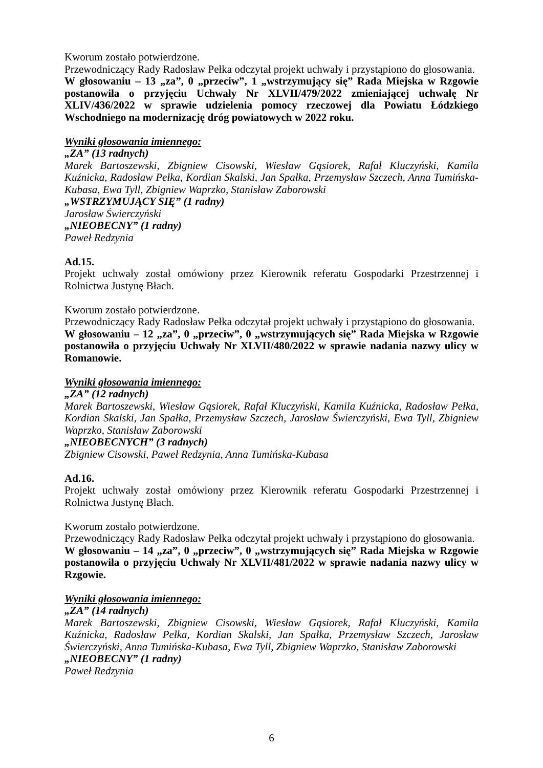Kworum zostało potwierdzone.
Przewodniczący Rady Radosław Pełka odczytał projekt uchwały i przystąpiono do głosowania.
W głosowaniu – 13 „za”, 0 „przeciw”, 1 „wstrzymujący się” Rada Miejska w Rzgowie postanowiła o przyjęciu Uchwały Nr XLVII/479/2022 zmieniającej uchwałę Nr XLIV/436/2022 w sprawie udzielenia pomocy rzeczowej dla Powiatu Łódzkiego Wschodniego na modernizację dróg powiatowych w 2022 roku.
Wyniki głosowania imiennego:
„ZA” (13 radnych)
Marek Bartoszewski, Zbigniew Cisowski, Wiesław Gąsiorek, Rafał Kluczyński, Kamila Kuźnicka, Radosław Pełka, Kordian Skalski, Jan Spałka, Przemysław Szczech, Anna Tumińska-Kubasa, Ewa Tyll, Zbigniew Waprzko, Stanisław Zaborowski
„WSTRZYMUJĄCY SIĘ” (1 radny)
Jarosław Świerczyński
„NIEOBECNY” (1 radny)
Paweł Redzynia
Ad.15.
Projekt uchwały został omówiony przez Kierownik referatu Gospodarki Przestrzennej i Rolnictwa Justynę Błach.
Kworum zostało potwierdzone.
Przewodniczący Rady Radosław Pełka odczytał projekt uchwały i przystąpiono do głosowania.
W głosowaniu – 12 „za”, 0 „przeciw”, 0 „wstrzymujących się” Rada Miejska w Rzgowie postanowiła o przyjęciu Uchwały Nr XLVII/480/2022 w sprawie nadania nazwy ulicy w Romanowie.
Wyniki głosowania imiennego:
„ZA” (12 radnych)
Marek Bartoszewski, Wiesław Gąsiorek, Rafał Kluczyński, Kamila Kuźnicka, Radosław Pełka, Kordian Skalski, Jan Spałka, Przemysław Szczech, Jarosław Świerczyński, Ewa Tyll, Zbigniew Waprzko, Stanisław Zaborowski
„NIEOBECNYCH” (3 radnych)
Zbigniew Cisowski, Paweł Redzynia, Anna Tumińska-Kubasa
Ad.16.
Projekt uchwały został omówiony przez Kierownik referatu Gospodarki Przestrzennej i Rolnictwa Justynę Błach.
Kworum zostało potwierdzone.
Przewodniczący Rady Radosław Pełka odczytał projekt uchwały i przystąpiono do głosowania.
W głosowaniu – 14 „za”, 0 „przeciw”, 0 „wstrzymujących się” Rada Miejska w Rzgowie postanowiła o przyjęciu Uchwały Nr XLVII/481/2022 w sprawie nadania nazwy ulicy w Rzgowie.
Wyniki głosowania imiennego:
„ZA” (14 radnych)
Marek Bartoszewski, Zbigniew Cisowski, Wiesław Gąsiorek, Rafał Kluczyński, Kamila Kuźnicka, Radosław Pełka, Kordian Skalski, Jan Spałka, Przemysław Szczech, Jarosław Świerczyński, Anna Tumińska-Kubasa, Ewa Tyll, Zbigniew Waprzko, Stanisław Zaborowski
„NIEOBECNY” (1 radny)
Paweł Redzynia
6